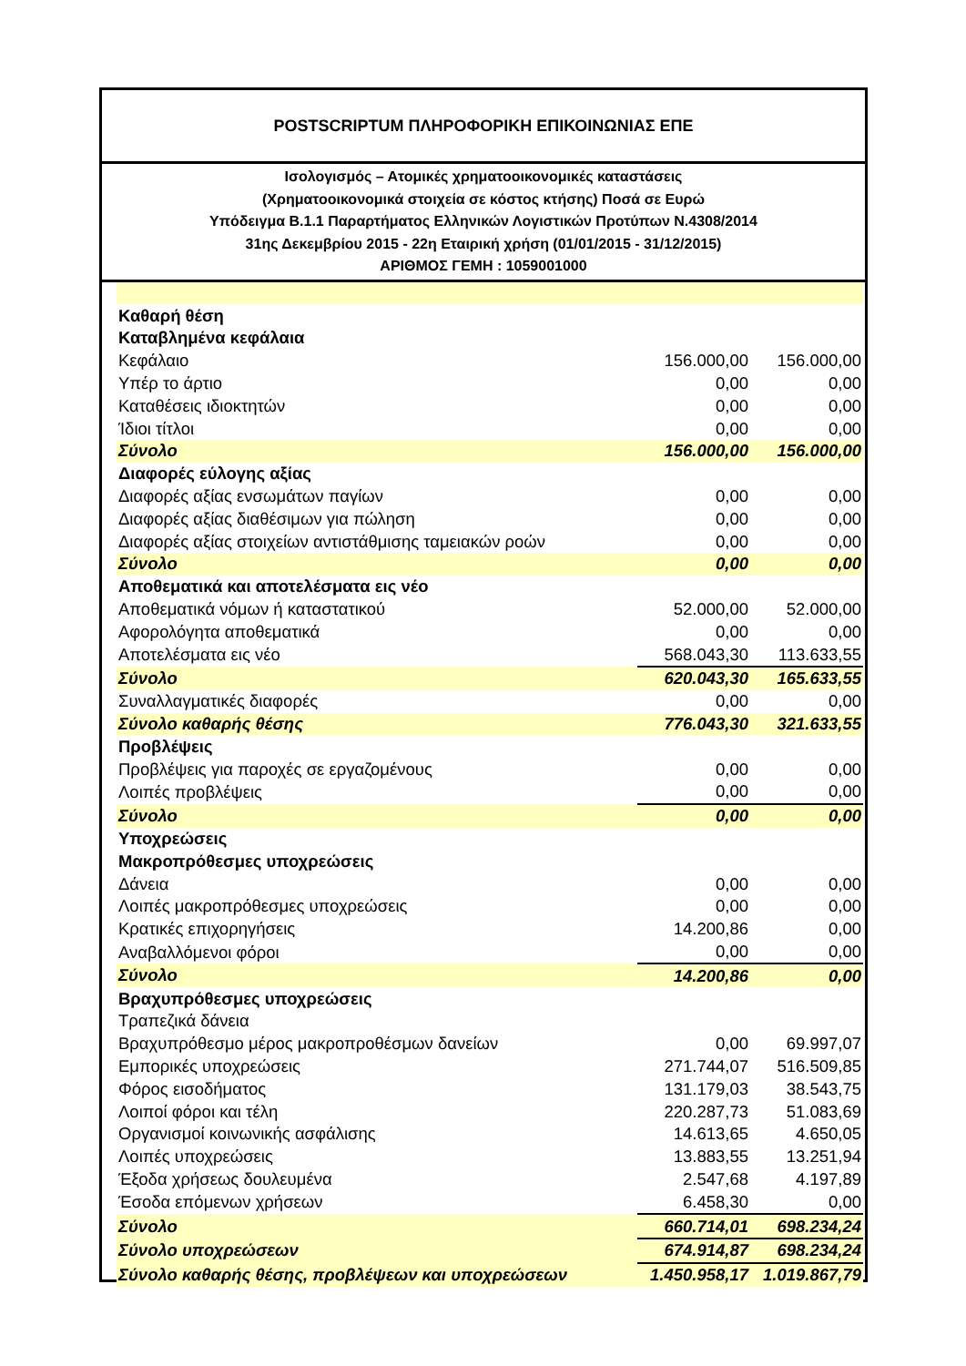POSTSCRIPTUM ΠΛΗΡΟΦΟΡΙΚΗ ΕΠΙΚΟΙΝΩΝΙΑΣ ΕΠΕ
Ισολογισμός – Ατομικές χρηματοοικονομικές καταστάσεις
(Χρηματοοικονομικά στοιχεία σε κόστος κτήσης) Ποσά σε Ευρώ
Υπόδειγμα Β.1.1 Παραρτήματος Ελληνικών Λογιστικών Προτύπων Ν.4308/2014
31ης Δεκεμβρίου 2015 - 22η Εταιρική χρήση (01/01/2015 - 31/12/2015)
ΑΡΙΘΜΟΣ ΓΕΜΗ : 1059001000
| Καθαρή θέση | | |
| Καταβλημένα κεφάλαια | | |
| Κεφάλαιο | 156.000,00 | 156.000,00 |
| Υπέρ το άρτιο | 0,00 | 0,00 |
| Καταθέσεις ιδιοκτητών | 0,00 | 0,00 |
| Ίδιοι τίτλοι | 0,00 | 0,00 |
| Σύνολο | 156.000,00 | 156.000,00 |
| Διαφορές εύλογης αξίας | | |
| Διαφορές αξίας ενσωμάτων παγίων | 0,00 | 0,00 |
| Διαφορές αξίας διαθέσιμων για πώληση | 0,00 | 0,00 |
| Διαφορές αξίας στοιχείων αντιστάθμισης ταμειακών ροών | 0,00 | 0,00 |
| Σύνολο | 0,00 | 0,00 |
| Αποθεματικά και αποτελέσματα εις νέο | | |
| Αποθεματικά νόμων ή καταστατικού | 52.000,00 | 52.000,00 |
| Αφορολόγητα αποθεματικά | 0,00 | 0,00 |
| Αποτελέσματα εις νέο | 568.043,30 | 113.633,55 |
| Σύνολο | 620.043,30 | 165.633,55 |
| Συναλλαγματικές διαφορές | 0,00 | 0,00 |
| Σύνολο καθαρής θέσης | 776.043,30 | 321.633,55 |
| Προβλέψεις | | |
| Προβλέψεις για παροχές σε εργαζομένους | 0,00 | 0,00 |
| Λοιπές προβλέψεις | 0,00 | 0,00 |
| Σύνολο | 0,00 | 0,00 |
| Υποχρεώσεις | | |
| Μακροπρόθεσμες υποχρεώσεις | | |
| Δάνεια | 0,00 | 0,00 |
| Λοιπές μακροπρόθεσμες υποχρεώσεις | 0,00 | 0,00 |
| Κρατικές επιχορηγήσεις | 14.200,86 | 0,00 |
| Αναβαλλόμενοι φόροι | 0,00 | 0,00 |
| Σύνολο | 14.200,86 | 0,00 |
| Βραχυπρόθεσμες υποχρεώσεις | | |
| Τραπεζικά δάνεια | | |
| Βραχυπρόθεσμο μέρος μακροπροθέσμων δανείων | 0,00 | 69.997,07 |
| Εμπορικές υποχρεώσεις | 271.744,07 | 516.509,85 |
| Φόρος εισοδήματος | 131.179,03 | 38.543,75 |
| Λοιποί φόροι και τέλη | 220.287,73 | 51.083,69 |
| Οργανισμοί κοινωνικής ασφάλισης | 14.613,65 | 4.650,05 |
| Λοιπές υποχρεώσεις | 13.883,55 | 13.251,94 |
| Έξοδα χρήσεως δουλευμένα | 2.547,68 | 4.197,89 |
| Έσοδα επόμενων χρήσεων | 6.458,30 | 0,00 |
| Σύνολο | 660.714,01 | 698.234,24 |
| Σύνολο υποχρεώσεων | 674.914,87 | 698.234,24 |
| Σύνολο καθαρής θέσης, προβλέψεων και υποχρεώσεων | 1.450.958,17 | 1.019.867,79 |